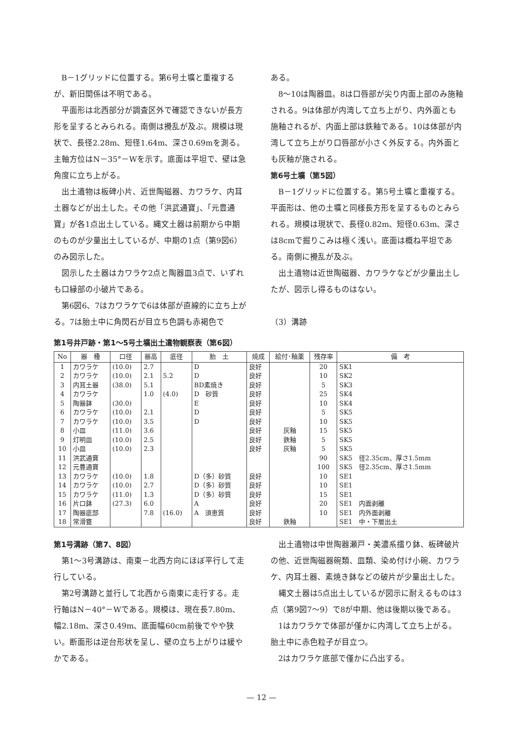B－1グリッドに位置する。第6号土壙と重複するが、新旧関係は不明である。
平面形は北西部分が調査区外で確認できないが長方形を呈するとみられる。南側は攪乱が及ぶ。規模は現状で、長径2.28m、短径1.64m、深さ0.69mを測る。主軸方位はN－35°－Wを示す。底面は平坦で、壁は急角度に立ち上がる。
出土遺物は板碑小片、近世陶磁器、カワラケ、内耳土器などが出土した。その他「洪武通寶」、「元豊通寶」が各1点出土している。縄文土器は前期から中期のものが少量出土しているが、中期の1点（第9図6）のみ図示した。
図示した土器はカワラケ2点と陶器皿3点で、いずれも口縁部の小破片である。
第6図6、7はカワラケで6は体部が直線的に立ち上がる。7は胎土中に角閃石が目立ち色調も赤褐色で
ある。
8～10は陶器皿。8は口唇部が尖り内面上部のみ施釉される。9は体部が内湾して立ち上がり、内外面とも施釉されるが、内面上部は鉄釉である。10は体部が内湾して立ち上がり口唇部が小さく外反する。内外面とも灰釉が施される。
第6号土壙（第5図）
B－1グリッドに位置する。第5号土壙と重複する。平面形は、他の土壙と同様長方形を呈するものとみられる。規模は現状で、長径0.82m、短径0.63m、深さは8cmで掘りこみは極く浅い。底面は概ね平坦である。南側に攪乱が及ぶ。
出土遺物は近世陶磁器、カワラケなどが少量出土したが、図示し得るものはない。
（3）溝跡
第1号井戸跡・第1～5号土壙出土遺物観察表（第6図）
| No | 器 種 | 口径 | 器高 | 底径 | 胎 土 | 焼成 | 絵付･釉薬 | 残存率 | 備 考 |
| --- | --- | --- | --- | --- | --- | --- | --- | --- | --- |
| 1 | カワラケ | (10.0) | 2.7 | | D | 良好 | | 20 | SK1 |
| 2 | カワラケ | (10.0) | 2.1 | 5.2 | D | 良好 | | 10 | SK2 |
| 3 | 内耳土器 | (38.0) | 5.1 | | BD素焼き | 良好 | | 5 | SK3 |
| 4 | カワラケ | | 1.0 | (4.0) | D 砂質 | 良好 | | 25 | SK4 |
| 5 | 陶器鉢 | (30.0) | | | E | 良好 | | 10 | SK4 |
| 6 | カワラケ | (10.0) | 2.1 | | D | 良好 | | 5 | SK5 |
| 7 | カワラケ | (10.0) | 3.5 | | D | 良好 | | 10 | SK5 |
| 8 | 小皿 | (11.0) | 3.6 | | | 良好 | 灰釉 | 15 | SK5 |
| 9 | 灯明皿 | (10.0) | 2.5 | | | 良好 | 鉄釉 | 5 | SK5 |
| 10 | 小皿 | (10.0) | 2.3 | | | 良好 | 灰釉 | 5 | SK5 |
| 11 | 洪武通寶 | | | | | | | 90 | SK5 径2.35cm、厚さ1.5mm |
| 12 | 元豊通寶 | | | | | | | 100 | SK5 径2.35cm、厚さ1.5mm |
| 13 | カワラケ | (10.0) | 1.8 | | D（多）砂質 | 良好 | | 10 | SE1 |
| 14 | カワラケ | (10.0) | 2.7 | | D（多）砂質 | 良好 | | 10 | SE1 |
| 15 | カワラケ | (11.0) | 1.3 | | D（多）砂質 | 良好 | | 15 | SE1 |
| 16 | 片口鉢 | (27.3) | 6.0 | | A | 良好 | | 20 | SE1 内面剥離 |
| 17 | 陶器底部 | | 7.8 | (16.0) | A 須恵質 | 良好 | | 10 | SE1 内外面剥離 |
| 18 | 常滑甕 | | | | | 良好 | 鉄釉 | | SE1 中・下層出土 |
第1号溝跡（第7、8図）
第1～3号溝跡は、南東－北西方向にほぼ平行して走行している。
第2号溝跡と並行して北西から南東に走行する。走行軸はN－40°－Wである。規模は、現在長7.80m、幅2.18m、深さ0.49m、底面幅60cm前後でやや狭い。断面形は逆台形状を呈し、壁の立ち上がりは緩やかである。
出土遺物は中世陶器瀬戸・美濃系擂り鉢、板碑破片の他、近世陶磁器碗類、皿類、染め付け小碗、カワラケ、内耳土器、素焼き鉢などの破片が少量出土した。
縄文土器は5点出土しているが図示に耐えるものは3点（第9図7～9）で8が中期、他は後期以後である。
1はカワラケで体部が僅かに内湾して立ち上がる。胎土中に赤色粒子が目立つ。
2はカワラケ底部で僅かに凸出する。
— 12 —